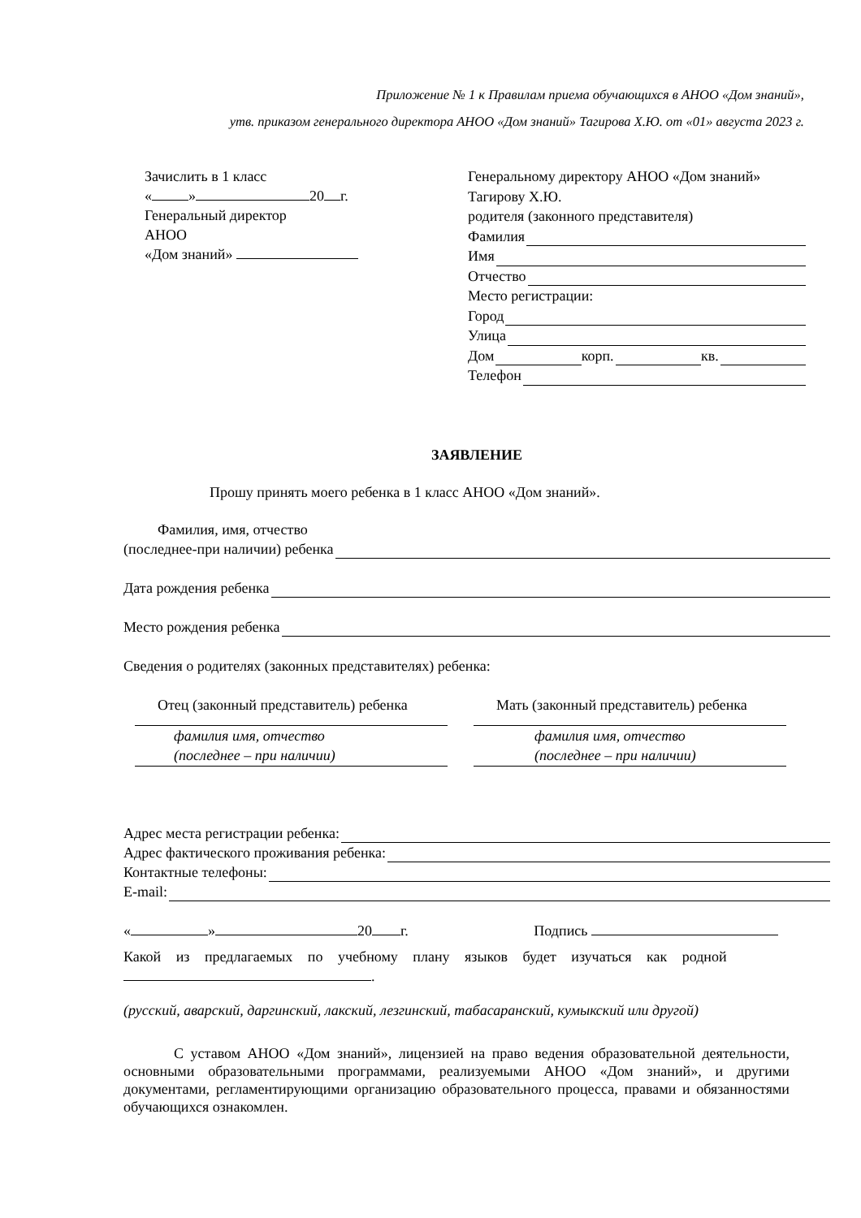Приложение № 1 к Правилам приема обучающихся в АНОО «Дом знаний»,
утв. приказом генерального директора АНОО «Дом знаний» Тагирова Х.Ю. от «01» августа 2023 г.
Зачислить в 1 класс
« » 20 г.
Генеральный директор
АНОО
«Дом знаний»
Генеральному директору АНОО «Дом знаний»
Тагирову Х.Ю.
родителя (законного представителя)
Фамилия
Имя
Отчество
Место регистрации:
Город
Улица
Дом корп. кв.
Телефон
ЗАЯВЛЕНИЕ
Прошу принять моего ребенка в 1 класс АНОО «Дом знаний».
Фамилия, имя, отчество
(последнее-при наличии) ребенка
Дата рождения ребенка
Место рождения ребенка
Сведения о родителях (законных представителях) ребенка:
Отец (законный представитель) ребенка
Мать (законный представитель) ребенка
фамилия имя, отчество
(последнее – при наличии)
фамилия имя, отчество
(последнее – при наличии)
Адрес места регистрации ребенка:
Адрес фактического проживания ребенка:
Контактные телефоны:
E-mail:
« » 20 г. Подпись
Какой из предлагаемых по учебному плану языков будет изучаться как родной
.
(русский, аварский, даргинский, лакский, лезгинский, табасаранский, кумыкский или другой)
С уставом АНОО «Дом знаний», лицензией на право ведения образовательной деятельности, основными образовательными программами, реализуемыми АНОО «Дом знаний», и другими документами, регламентирующими организацию образовательного процесса, правами и обязанностями обучающихся ознакомлен.